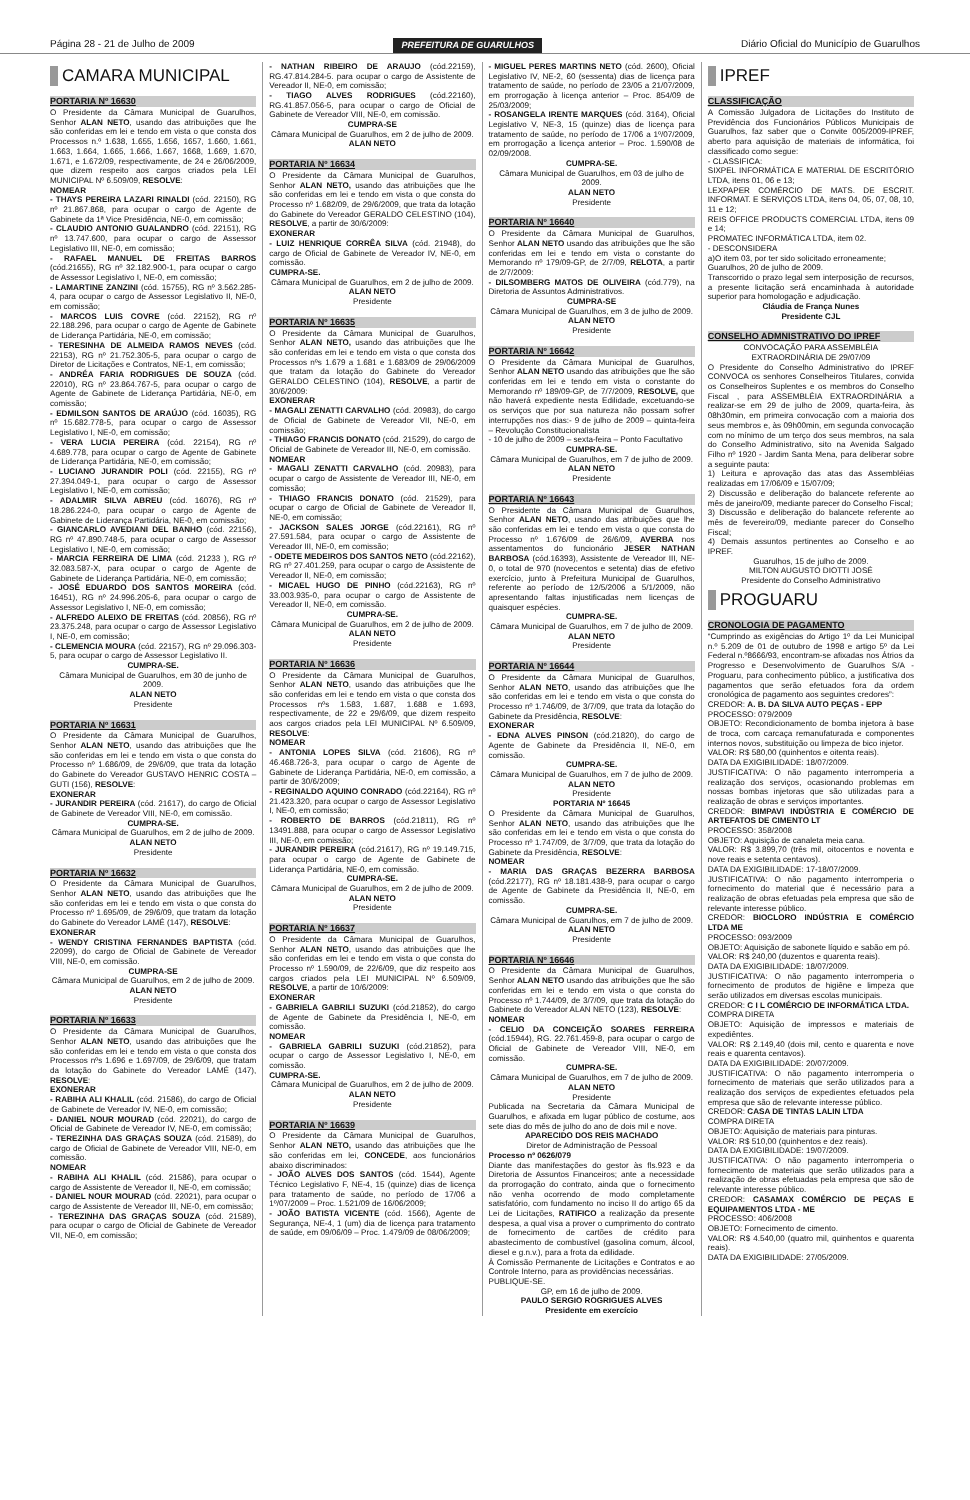Página 28 - 21 de Julho de 2009 PREFEITURA DE GUARULHOS Diário Oficial do Município de Guarulhos
CAMARA MUNICIPAL
PORTARIA Nº 16630
O Presidente da Câmara Municipal de Guarulhos, Senhor ALAN NETO, usando das atribuições que lhe são conferidas em lei e tendo em vista o que consta dos Processos n.º 1.638, 1.655, 1.656, 1657, 1.660, 1.661, 1.663, 1.664, 1.665, 1.666, 1.667, 1668, 1.669, 1.670, 1.671, e 1.672/09, respectivamente, de 24 e 26/06/2009, que dizem respeito aos cargos criados pela LEI MUNICIPAL Nº 6.509/09, RESOLVE:
NOMEAR
- THAYS PEREIRA LAZARI RINALDI (cód. 22150), RG nº 21.867.868, para ocupar o cargo de Agente de Gabinete da 1ª Vice Presidência, NE-0, em comissão;
- CLAUDIO ANTONIO GUALANDRO (cód. 22151), RG nº 13.747.600, para ocupar o cargo de Assessor Legislativo III, NE-0, em comissão;
- RAFAEL MANUEL DE FREITAS BARROS (cód.21655), RG nº 32.182.900-1, para ocupar o cargo de Assessor Legislativo I, NE-0, em comissão;
- LAMARTINE ZANZINI (cód. 15755), RG nº 3.562.285-4, para ocupar o cargo de Assessor Legislativo II, NE-0, em comissão;
- MARCOS LUIS COVRE (cód. 22152), RG nº 22.188.296, para ocupar o cargo de Agente de Gabinete de Liderança Partidária, NE-0, em comissão;
- TERESINHA DE ALMEIDA RAMOS NEVES (cód. 22153), RG nº 21.752.305-5, para ocupar o cargo de Diretor de Licitações e Contratos, NE-1, em comissão;
- ANDRÉA FARIA RODRIGUES DE SOUZA (cód. 22010), RG nº 23.864.767-5, para ocupar o cargo de Agente de Gabinete de Liderança Partidária, NE-0, em comissão;
- EDMILSON SANTOS DE ARAÚJO (cód. 16035), RG nº 15.682.778-5, para ocupar o cargo de Assessor Legislativo I, NE-0, em comissão;
- VERA LUCIA PEREIRA (cód. 22154), RG nº 4.689.778, para ocupar o cargo de Agente de Gabinete de Liderança Partidária, NE-0, em comissão;
- LUCIANO JURANDIR POLI (cód. 22155), RG nº 27.394.049-1, para ocupar o cargo de Assessor Legislativo I, NE-0, em comissão;
- ADALMIR SILVA ABREU (cód. 16076), RG nº 18.286.224-0, para ocupar o cargo de Agente de Gabinete de Liderança Partidária, NE-0, em comissão;
- GIANCARLO AVEDIANI DEL BANHO (cód. 22156), RG nº 47.890.748-5, para ocupar o cargo de Assessor Legislativo I, NE-0, em comissão;
- MARCIA FERREIRA DE LIMA (cód. 21233 ), RG nº 32.083.587-X, para ocupar o cargo de Agente de Gabinete de Liderança Partidária, NE-0, em comissão;
- JOSÉ EDUARDO DOS SANTOS MOREIRA (cód. 16451), RG nº 24.996.205-6, para ocupar o cargo de Assessor Legislativo I, NE-0, em comissão;
- ALFREDO ALEIXO DE FREITAS (cód. 20856), RG nº 23.375.248, para ocupar o cargo de Assessor Legislativo I, NE-0, em comissão;
- CLEMENCIA MOURA (cód. 22157), RG nº 29.096.303-5, para ocupar o cargo de Assessor Legislativo II.
CUMPRA-SE.
Câmara Municipal de Guarulhos, em 30 de junho de 2009.
ALAN NETO
Presidente
PORTARIA Nº 16631
O Presidente da Câmara Municipal de Guarulhos, Senhor ALAN NETO, usando das atribuições que lhe são conferidas em lei e tendo em vista o que consta do Processo nº 1.686/09, de 29/6/09, que trata da lotação do Gabinete do Vereador GUSTAVO HENRIC COSTA – GUTI (156), RESOLVE:
EXONERAR
- JURANDIR PEREIRA (cód. 21617), do cargo de Oficial de Gabinete de Vereador VIII, NE-0, em comissão.
CUMPRA-SE.
Câmara Municipal de Guarulhos, em 2 de julho de 2009.
ALAN NETO
Presidente
PORTARIA Nº 16632
O Presidente da Câmara Municipal de Guarulhos, Senhor ALAN NETO, usando das atribuições que lhe são conferidas em lei e tendo em vista o que consta do Processo nº 1.695/09, de 29/6/09, que tratam da lotação do Gabinete do Vereador LAMÉ (147), RESOLVE:
EXONERAR
- WENDY CRISTINA FERNANDES BAPTISTA (cód. 22099), do cargo de Oficial de Gabinete de Vereador VIII, NE-0, em comissão.
CUMPRA-SE
Câmara Municipal de Guarulhos, em 2 de julho de 2009.
ALAN NETO
Presidente
PORTARIA Nº 16633
O Presidente da Câmara Municipal de Guarulhos, Senhor ALAN NETO, usando das atribuições que lhe são conferidas em lei e tendo em vista o que consta dos Processos nºs 1.696 e 1.697/09, de 29/6/09, que tratam da lotação do Gabinete do Vereador LAMÉ (147), RESOLVE:
EXONERAR
- RABIHA ALI KHALIL (cód. 21586), do cargo de Oficial de Gabinete de Vereador IV, NE-0, em comissão;
- DANIEL NOUR MOURAD (cód. 22021), do cargo de Oficial de Gabinete de Vereador IV, NE-0, em comissão;
- TEREZINHA DAS GRAÇAS SOUZA (cód. 21589), do cargo de Oficial de Gabinete de Vereador VIII, NE-0, em comissão.
NOMEAR
- RABIHA ALI KHALIL (cód. 21586), para ocupar o cargo de Assistente de Vereador II, NE-0, em comissão;
- DANIEL NOUR MOURAD (cód. 22021), para ocupar o cargo de Assistente de Vereador III, NE-0, em comissão;
- TEREZINHA DAS GRAÇAS SOUZA (cód. 21589), para ocupar o cargo de Oficial de Gabinete de Vereador VII, NE-0, em comissão;
- NATHAN RIBEIRO DE ARAUJO (cód.22159), RG.47.814.284-5. para ocupar o cargo de Assistente de Vereador II, NE-0, em comissão;
- TIAGO ALVES RODRIGUES (cód.22160), RG.41.857.056-5, para ocupar o cargo de Oficial de Gabinete de Vereador VIII, NE-0, em comissão.
CUMPRA-SE
Câmara Municipal de Guarulhos, em 2 de julho de 2009.
ALAN NETO
PORTARIA Nº 16634
O Presidente da Câmara Municipal de Guarulhos, Senhor ALAN NETO, usando das atribuições que lhe são conferidas em lei e tendo em vista o que consta do Processo nº 1.682/09, de 29/6/2009, que trata da lotação do Gabinete do Vereador GERALDO CELESTINO (104), RESOLVE, a partir de 30/6/2009:
EXONERAR
- LUIZ HENRIQUE CORRÊA SILVA (cód. 21948), do cargo de Oficial de Gabinete de Vereador IV, NE-0, em comissão.
CUMPRA-SE.
Câmara Municipal de Guarulhos, em 2 de julho de 2009.
ALAN NETO
Presidente
PORTARIA Nº 16635
O Presidente da Câmara Municipal de Guarulhos, Senhor ALAN NETO, usando das atribuições que lhe são conferidas em lei e tendo em vista o que consta dos Processos nºs 1.679 a 1.681 e 1.683/09 de 29/06/2009 que tratam da lotação do Gabinete do Vereador GERALDO CELESTINO (104), RESOLVE, a partir de 30/6/2009:
EXONERAR
- MAGALI ZENATTI CARVALHO (cód. 20983), do cargo de Oficial de Gabinete de Vereador VII, NE-0, em comissão;
- THIAGO FRANCIS DONATO (cód. 21529), do cargo de Oficial de Gabinete de Vereador III, NE-0, em comissão.
NOMEAR
- MAGALI ZENATTI CARVALHO (cód. 20983), para ocupar o cargo de Assistente de Vereador III, NE-0, em comissão;
- THIAGO FRANCIS DONATO (cód. 21529), para ocupar o cargo de Oficial de Gabinete de Vereador II, NE-0, em comissão;
- JACKSON SALES JORGE (cód.22161), RG nº 27.591.584, para ocupar o cargo de Assistente de Vereador III, NE-0, em comissão;
- ODETE MEDEIROS DOS SANTOS NETO (cód.22162), RG nº 27.401.259, para ocupar o cargo de Assistente de Vereador II, NE-0, em comissão;
- MICAEL HUGO DE PINHO (cód.22163), RG nº 33.003.935-0, para ocupar o cargo de Assistente de Vereador II, NE-0, em comissão.
CUMPRA-SE.
Câmara Municipal de Guarulhos, em 2 de julho de 2009.
ALAN NETO
Presidente
PORTARIA Nº 16636
O Presidente da Câmara Municipal de Guarulhos, Senhor ALAN NETO, usando das atribuições que lhe são conferidas em lei e tendo em vista o que consta dos Processos nºs 1.583, 1.687, 1.688 e 1.693, respectivamente, de 22 e 29/6/09, que dizem respeito aos cargos criados pela LEI MUNICIPAL Nº 6.509/09, RESOLVE:
NOMEAR
- ANTONIA LOPES SILVA (cód. 21606), RG nº 46.468.726-3, para ocupar o cargo de Agente de Gabinete de Liderança Partidária, NE-0, em comissão, a partir de 30/6/2009;
- REGINALDO AQUINO CONRADO (cód.22164), RG nº 21.423.320, para ocupar o cargo de Assessor Legislativo I, NE-0, em comissão;
- ROBERTO DE BARROS (cód.21811), RG nº 13491.888, para ocupar o cargo de Assessor Legislativo III, NE-0, em comissão;
- JURANDIR PEREIRA (cód.21617), RG nº 19.149.715, para ocupar o cargo de Agente de Gabinete de Liderança Partidária, NE-0, em comissão.
CUMPRA-SE.
Câmara Municipal de Guarulhos, em 2 de julho de 2009.
ALAN NETO
Presidente
PORTARIA Nº 16637
O Presidente da Câmara Municipal de Guarulhos, Senhor ALAN NETO, usando das atribuições que lhe são conferidas em lei e tendo em vista o que consta do Processo nº 1.590/09, de 22/6/09, que diz respeito aos cargos criados pela LEI MUNICIPAL Nº 6.509/09, RESOLVE, a partir de 10/6/2009:
EXONERAR
- GABRIELA GABRILI SUZUKI (cód.21852), do cargo de Agente de Gabinete da Presidência I, NE-0, em comissão.
NOMEAR
- GABRIELA GABRILI SUZUKI (cód.21852), para ocupar o cargo de Assessor Legislativo I, NE-0, em comissão.
CUMPRA-SE.
Câmara Municipal de Guarulhos, em 2 de julho de 2009.
ALAN NETO
Presidente
PORTARIA Nº 16639
O Presidente da Câmara Municipal de Guarulhos, Senhor ALAN NETO, usando das atribuições que lhe são conferidas em lei, CONCEDE, aos funcionários abaixo discriminados:
- JOÃO ALVES DOS SANTOS (cód. 1544), Agente Técnico Legislativo F, NE-4, 15 (quinze) dias de licença para tratamento de saúde, no período de 17/06 a 1º/07/2009 – Proc. 1.521/09 de 16/06/2009;
- JOÃO BATISTA VICENTE (cód. 1566), Agente de Segurança, NE-4, 1 (um) dia de licença para tratamento de saúde, em 09/06/09 – Proc. 1.479/09 de 08/06/2009;
- MIGUEL PERES MARTINS NETO (cód. 2600), Oficial Legislativo IV, NE-2, 60 (sessenta) dias de licença para tratamento de saúde, no período de 23/05 a 21/07/2009, em prorrogação à licença anterior – Proc. 854/09 de 25/03/2009;
- ROSANGELA IRENTE MARQUES (cód. 3164), Oficial Legislativo V, NE-3, 15 (quinze) dias de licença para tratamento de saúde, no período de 17/06 a 1º/07/2009, em prorrogação a licença anterior – Proc. 1.590/08 de 02/09/2008.
CUMPRA-SE.
Câmara Municipal de Guarulhos, em 03 de julho de 2009.
ALAN NETO
Presidente
PORTARIA Nº 16640
O Presidente da Câmara Municipal de Guarulhos, Senhor ALAN NETO usando das atribuições que lhe são conferidas em lei e tendo em vista o constante do Memorando nº 179/09-GP, de 2/7/09, RELOTA, a partir de 2/7/2009:
- DILSOMBERG MATOS DE OLIVEIRA (cód.779), na Diretoria de Assuntos Administrativos.
CUMPRA-SE
Câmara Municipal de Guarulhos, em 3 de julho de 2009.
ALAN NETO
Presidente
PORTARIA Nº 16642
O Presidente da Câmara Municipal de Guarulhos, Senhor ALAN NETO usando das atribuições que lhe são conferidas em lei e tendo em vista o constante do Memorando nº 189/09-GP, de 7/7/2009, RESOLVE, que não haverá expediente nesta Edilidade, excetuando-se os serviços que por sua natureza não possam sofrer interrupções nos dias:- 9 de julho de 2009 – quinta-feira – Revolução Constitucionalista
- 10 de julho de 2009 – sexta-feira – Ponto Facultativo
CUMPRA-SE.
Câmara Municipal de Guarulhos, em 7 de julho de 2009.
ALAN NETO
Presidente
PORTARIA Nº 16643
O Presidente da Câmara Municipal de Guarulhos, Senhor ALAN NETO, usando das atribuições que lhe são conferidas em lei e tendo em vista o que consta do Processo nº 1.676/09 de 26/6/09, AVERBA nos assentamentos do funcionário JESER NATHAN BARBOSA (cód.16393), Assistente de Vereador III, NE-0, o total de 970 (novecentos e setenta) dias de efetivo exercício, junto à Prefeitura Municipal de Guarulhos, referente ao período de 12/5/2006 a 5/1/2009, não apresentando faltas injustificadas nem licenças de quaisquer espécies.
CUMPRA-SE.
Câmara Municipal de Guarulhos, em 7 de julho de 2009.
ALAN NETO
Presidente
PORTARIA Nº 16644
O Presidente da Câmara Municipal de Guarulhos, Senhor ALAN NETO, usando das atribuições que lhe são conferidas em lei e tendo em vista o que consta do Processo nº 1.746/09, de 3/7/09, que trata da lotação do Gabinete da Presidência, RESOLVE:
EXONERAR
- EDNA ALVES PINSON (cód.21820), do cargo de Agente de Gabinete da Presidência II, NE-0, em comissão.
CUMPRA-SE.
Câmara Municipal de Guarulhos, em 7 de julho de 2009.
ALAN NETO
Presidente
PORTARIA Nº 16645
O Presidente da Câmara Municipal de Guarulhos, Senhor ALAN NETO, usando das atribuições que lhe são conferidas em lei e tendo em vista o que consta do Processo nº 1.747/09, de 3/7/09, que trata da lotação do Gabinete da Presidência, RESOLVE:
NOMEAR
- MARIA DAS GRAÇAS BEZERRA BARBOSA (cód.22177), RG nº 18.181.438-9, para ocupar o cargo de Agente de Gabinete da Presidência II, NE-0, em comissão.
CUMPRA-SE.
Câmara Municipal de Guarulhos, em 7 de julho de 2009.
ALAN NETO
Presidente
PORTARIA Nº 16646
O Presidente da Câmara Municipal de Guarulhos, Senhor ALAN NETO usando das atribuições que lhe são conferidas em lei e tendo em vista o que consta do Processo nº 1.744/09, de 3/7/09, que trata da lotação do Gabinete do Vereador ALAN NETO (123), RESOLVE:
NOMEAR
- CELIO DA CONCEIÇÃO SOARES FERREIRA (cód.15944), RG. 22.761.459-8, para ocupar o cargo de Oficial de Gabinete de Vereador VIII, NE-0, em comissão.
CUMPRA-SE.
Câmara Municipal de Guarulhos, em 7 de julho de 2009.
ALAN NETO
Presidente
Publicada na Secretaria da Câmara Municipal de Guarulhos, e afixada em lugar público de costume, aos sete dias do mês de julho do ano de dois mil e nove.
APARECIDO DOS REIS MACHADO
Diretor de Administração de Pessoal
Processo nº 0626/079
Diante das manifestações do gestor às fls.923 e da Diretoria de Assuntos Financeiros; ante a necessidade da prorrogação do contrato, ainda que o fornecimento não venha ocorrendo de modo completamente satisfatório, com fundamento no inciso II do artigo 65 da Lei de Licitações, RATIFICO a realização da presente despesa, a qual visa a prover o cumprimento do contrato de fornecimento de cartões de crédito para abastecimento de combustível (gasolina comum, álcool, diesel e g.n.v.), para a frota da edilidade.
À Comissão Permanente de Licitações e Contratos e ao Controle Interno, para as providências necessárias.
PUBLIQUE-SE.
GP, em 16 de julho de 2009.
PAULO SERGIO ROGRIGUES ALVES
Presidente em exercício
IPREF
CLASSIFICAÇÃO
A Comissão Julgadora de Licitações do Instituto de Previdência dos Funcionários Públicos Municipais de Guarulhos, faz saber que o Convite 005/2009-IPREF, aberto para aquisição de materiais de informática, foi classificado como segue:
- CLASSIFICA:
SIXPEL INFORMÁTICA E MATERIAL DE ESCRITÓRIO LTDA, itens 01, 06 e 13;
LEXPAPER COMÉRCIO DE MATS. DE ESCRIT. INFORMAT. E SERVIÇOS LTDA, itens 04, 05, 07, 08, 10, 11 e 12;
REIS OFFICE PRODUCTS COMERCIAL LTDA, itens 09 e 14;
PROMATEC INFORMÁTICA LTDA, item 02.
- DESCONSIDERA
a)O item 03, por ter sido solicitado erroneamente;
Guarulhos, 20 de julho de 2009.
Transcorrido o prazo legal sem interposição de recursos, a presente licitação será encaminhada à autoridade superior para homologação e adjudicação.
Cláudia de França Nunes
Presidente CJL
CONSELHO ADMNISTRATIVO DO IPREF
CONVOCAÇÃO PARA ASSEMBLÉIA
EXTRAORDINÁRIA DE 29/07/09
O Presidente do Conselho Administrativo do IPREF CONVOCA os senhores Conselheiros Titulares, convida os Conselheiros Suplentes e os membros do Conselho Fiscal , para ASSEMBLÉIA EXTRAORDINÁRIA a realizar-se em 29 de julho de 2009, quarta-feira, às 08h30min, em primeira convocação com a maioria dos seus membros e, às 09h00min, em segunda convocação com no mínimo de um terço dos seus membros, na sala do Conselho Administrativo, sito na Avenida Salgado Filho nº 1920 - Jardim Santa Mena, para deliberar sobre a seguinte pauta:
1) Leitura e aprovação das atas das Assembléias realizadas em 17/06/09 e 15/07/09;
2) Discussão e deliberação do balancete referente ao mês de janeiro/09, mediante parecer do Conselho Fiscal;
3) Discussão e deliberação do balancete referente ao mês de fevereiro/09, mediante parecer do Conselho Fiscal;
4) Demais assuntos pertinentes ao Conselho e ao IPREF.
Guarulhos, 15 de julho de 2009.
MILTON AUGUSTO DIOTTI JOSÉ
Presidente do Conselho Administrativo
PROGUARU
CRONOLOGIA DE PAGAMENTO
“Cumprindo as exigências do Artigo 1º da Lei Municipal n.º 5.209 de 01 de outubro de 1998 e artigo 5º da Lei Federal n.º8666/93, encontram-se afixadas nos Átrios da Progresso e Desenvolvimento de Guarulhos S/A - Proguaru, para conhecimento público, a justificativa dos pagamentos que serão efetuados fora da ordem cronológica de pagamento aos seguintes credores”:
CREDOR: A. B. DA SILVA AUTO PEÇAS - EPP
PROCESSO: 079/2009
OBJETO: Recondicionamento de bomba injetora à base de troca, com carcaça remanufaturada e componentes internos novos, substituição ou limpeza de bico injetor.
VALOR: R$ 580,00 (quinhentos e oitenta reais).
DATA DA EXIGIBILIDADE: 18/07/2009.
JUSTIFICATIVA: O não pagamento interromperia a realização dos serviços, ocasionando problemas em nossas bombas injetoras que são utilizadas para a realização de obras e serviços importantes.
CREDOR: BIMPAVI INDÚSTRIA E COMÉRCIO DE ARTEFATOS DE CIMENTO LT
PROCESSO: 358/2008
OBJETO: Aquisição de canaleta meia cana.
VALOR: R$ 3.899,70 (três mil, oitocentos e noventa e nove reais e setenta centavos).
DATA DA EXIGIBILIDADE: 17-18/07/2009.
JUSTIFICATIVA: O não pagamento interromperia o fornecimento do material que é necessário para a realização de obras efetuadas pela empresa que são de relevante interesse público.
CREDOR: BIOCLORO INDÚSTRIA E COMÉRCIO LTDA ME
PROCESSO: 093/2009
OBJETO: Aquisição de sabonete líquido e sabão em pó.
VALOR: R$ 240,00 (duzentos e quarenta reais).
DATA DA EXIGIBILIDADE: 18/07/2009.
JUSTIFICATIVA: O não pagamento interromperia o fornecimento de produtos de higiêne e limpeza que serão utilizados em diversas escolas municipais.
CREDOR: C I L COMÉRCIO DE INFORMÁTICA LTDA.
COMPRA DIRETA
OBJETO: Aquisição de impressos e materiais de expediêntes.
VALOR: R$ 2.149,40 (dois mil, cento e quarenta e nove reais e quarenta centavos).
DATA DA EXIGIBILIDADE: 20/07/2009.
JUSTIFICATIVA: O não pagamento interromperia o fornecimento de materiais que serão utilizados para a realização dos serviços de expedientes efetuados pela empresa que são de relevante interesse público.
CREDOR: CASA DE TINTAS LALIN LTDA
COMPRA DIRETA
OBJETO: Aquisição de materiais para pinturas.
VALOR: R$ 510,00 (quinhentos e dez reais).
DATA DA EXIGIBILIDADE: 19/07/2009.
JUSTIFICATIVA: O não pagamento interromperia o fornecimento de materiais que serão utilizados para a realização de obras efetuadas pela empresa que são de relevante interesse público.
CREDOR: CASAMAX COMÉRCIO DE PEÇAS E EQUIPAMENTOS LTDA - ME
PROCESSO: 406/2008
OBJETO: Fornecimento de cimento.
VALOR: R$ 4.540,00 (quatro mil, quinhentos e quarenta reais).
DATA DA EXIGIBILIDADE: 27/05/2009.